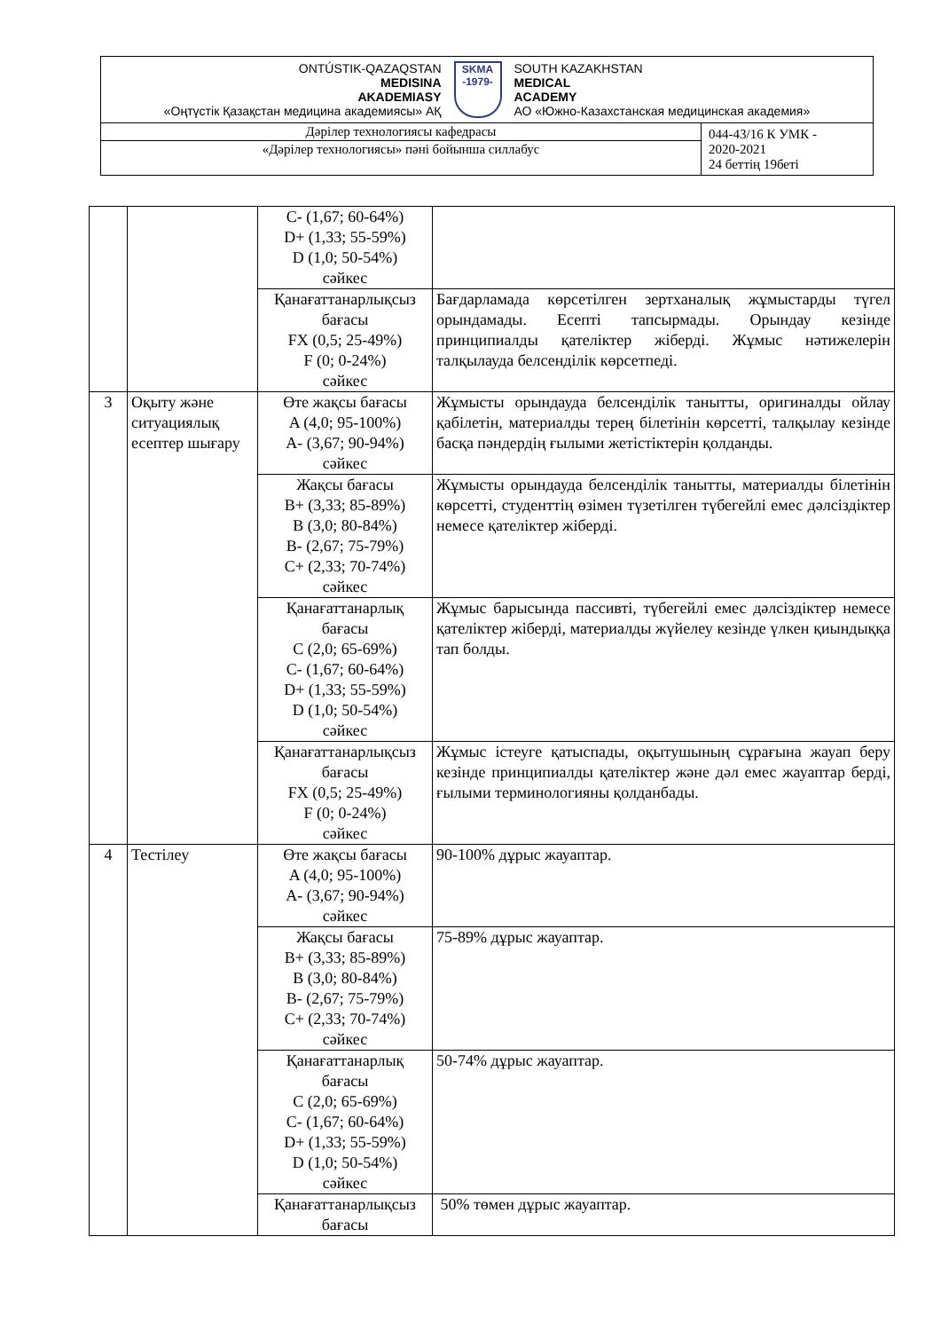| ONTÚSTIK-QAZAQSTAN MEDISINA AKADEMIASY «Оңтүстік Қазақстан медицина академиясы» АҚ SKMA -1979- SOUTH KAZAKHSTAN MEDICAL ACADEMY АО «Южно-Казахстанская медицинская академия» | |
| Дәрілер технологиясы кафедрасы | 044-43/16 К УМК - 2020-2021 24 беттің 19беті |
| «Дәрілер технологиясы» пәні бойынша силлабус | |
| | | C- (1,67; 60-64%) D+ (1,33; 55-59%) D (1,0; 50-54%) сәйкес | |
| | | Қанағаттанарлықсыз бағасы FX (0,5; 25-49%) F (0; 0-24%) сәйкес | Бағдарламада көрсетілген зертханалық жұмыстарды түгел орындамады. Есепті тапсырмады. Орындау кезінде принципиалды қателіктер жіберді. Жұмыс нәтижелерін талқылауда белсенділік көрсетпеді. |
| 3 | Оқыту және ситуациялық есептер шығару | Өте жақсы бағасы A (4,0; 95-100%) A- (3,67; 90-94%) сәйкес | Жұмысты орындауда белсенділік танытты, оригиналды ойлау қабілетін, материалды терең білетінін көрсетті, талқылау кезінде басқа пәндердің ғылыми жетістіктерін қолданды. |
| | | Жақсы бағасы B+ (3,33; 85-89%) B (3,0; 80-84%) B- (2,67; 75-79%) C+ (2,33; 70-74%) сәйкес | Жұмысты орындауда белсенділік танытты, материалды білетінін көрсетті, студенттің өзімен түзетілген түбегейлі емес дәлсіздіктер немесе қателіктер жіберді. |
| | | Қанағаттанарлық бағасы C (2,0; 65-69%) C- (1,67; 60-64%) D+ (1,33; 55-59%) D (1,0; 50-54%) сәйкес | Жұмыс барысында пассивті, түбегейлі емес дәлсіздіктер немесе қателіктер жіберді, материалды жүйелеу кезінде үлкен қиындыққа тап болды. |
| | | Қанағаттанарлықсыз бағасы FX (0,5; 25-49%) F (0; 0-24%) сәйкес | Жұмыс істеуге қатыспады, оқытушының сұрағына жауап беру кезінде принципиалды қателіктер және дәл емес жауаптар берді, ғылыми терминологияны қолданбады. |
| 4 | Тестілеу | Өте жақсы бағасы A (4,0; 95-100%) A- (3,67; 90-94%) сәйкес | 90-100% дұрыс жауаптар. |
| | | Жақсы бағасы B+ (3,33; 85-89%) B (3,0; 80-84%) B- (2,67; 75-79%) C+ (2,33; 70-74%) сәйкес | 75-89% дұрыс жауаптар. |
| | | Қанағаттанарлық бағасы C (2,0; 65-69%) C- (1,67; 60-64%) D+ (1,33; 55-59%) D (1,0; 50-54%) сәйкес | 50-74% дұрыс жауаптар. |
| | | Қанағаттанарлықсыз бағасы | 50% төмен дұрыс жауаптар. |